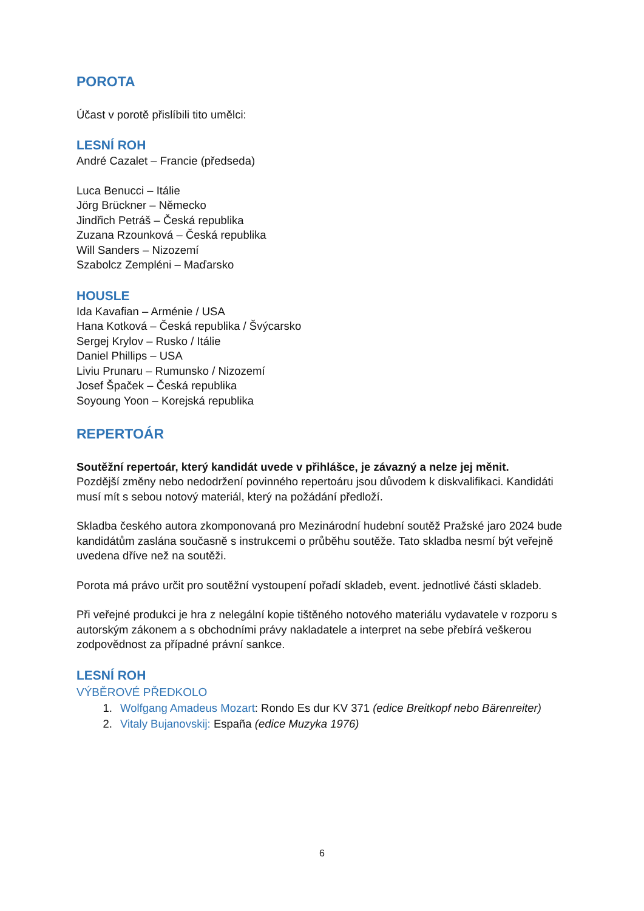POROTA
Účast v porotě přislíbili tito umělci:
LESNÍ ROH
André Cazalet – Francie (předseda)
Luca Benucci – Itálie
Jörg Brückner – Německo
Jindřich Petráš – Česká republika
Zuzana Rzounková – Česká republika
Will Sanders – Nizozemí
Szabolcz Zempléni – Maďarsko
HOUSLE
Ida Kavafian – Arménie / USA
Hana Kotková – Česká republika / Švýcarsko
Sergej Krylov – Rusko / Itálie
Daniel Phillips – USA
Liviu Prunaru – Rumunsko / Nizozemí
Josef Špaček – Česká republika
Soyoung Yoon – Korejská republika
REPERTOÁR
Soutěžní repertoár, který kandidát uvede v přihlášce, je závazný a nelze jej měnit.
Pozdější změny nebo nedodržení povinného repertoáru jsou důvodem k diskvalifikaci. Kandidáti musí mít s sebou notový materiál, který na požádání předloží.
Skladba českého autora zkomponovaná pro Mezinárodní hudební soutěž Pražské jaro 2024 bude kandidátům zaslána současně s instrukcemi o průběhu soutěže. Tato skladba nesmí být veřejně uvedena dříve než na soutěži.
Porota má právo určit pro soutěžní vystoupení pořadí skladeb, event. jednotlivé části skladeb.
Při veřejné produkci je hra z nelegální kopie tištěného notového materiálu vydavatele v rozporu s autorským zákonem a s obchodními právy nakladatele a interpret na sebe přebírá veškerou zodpovědnost za případné právní sankce.
LESNÍ ROH
VÝBĚROVÉ PŘEDKOLO
1. Wolfgang Amadeus Mozart: Rondo Es dur KV 371 (edice Breitkopf nebo Bärenreiter)
2. Vitaly Bujanovskij: España (edice Muzyka 1976)
6